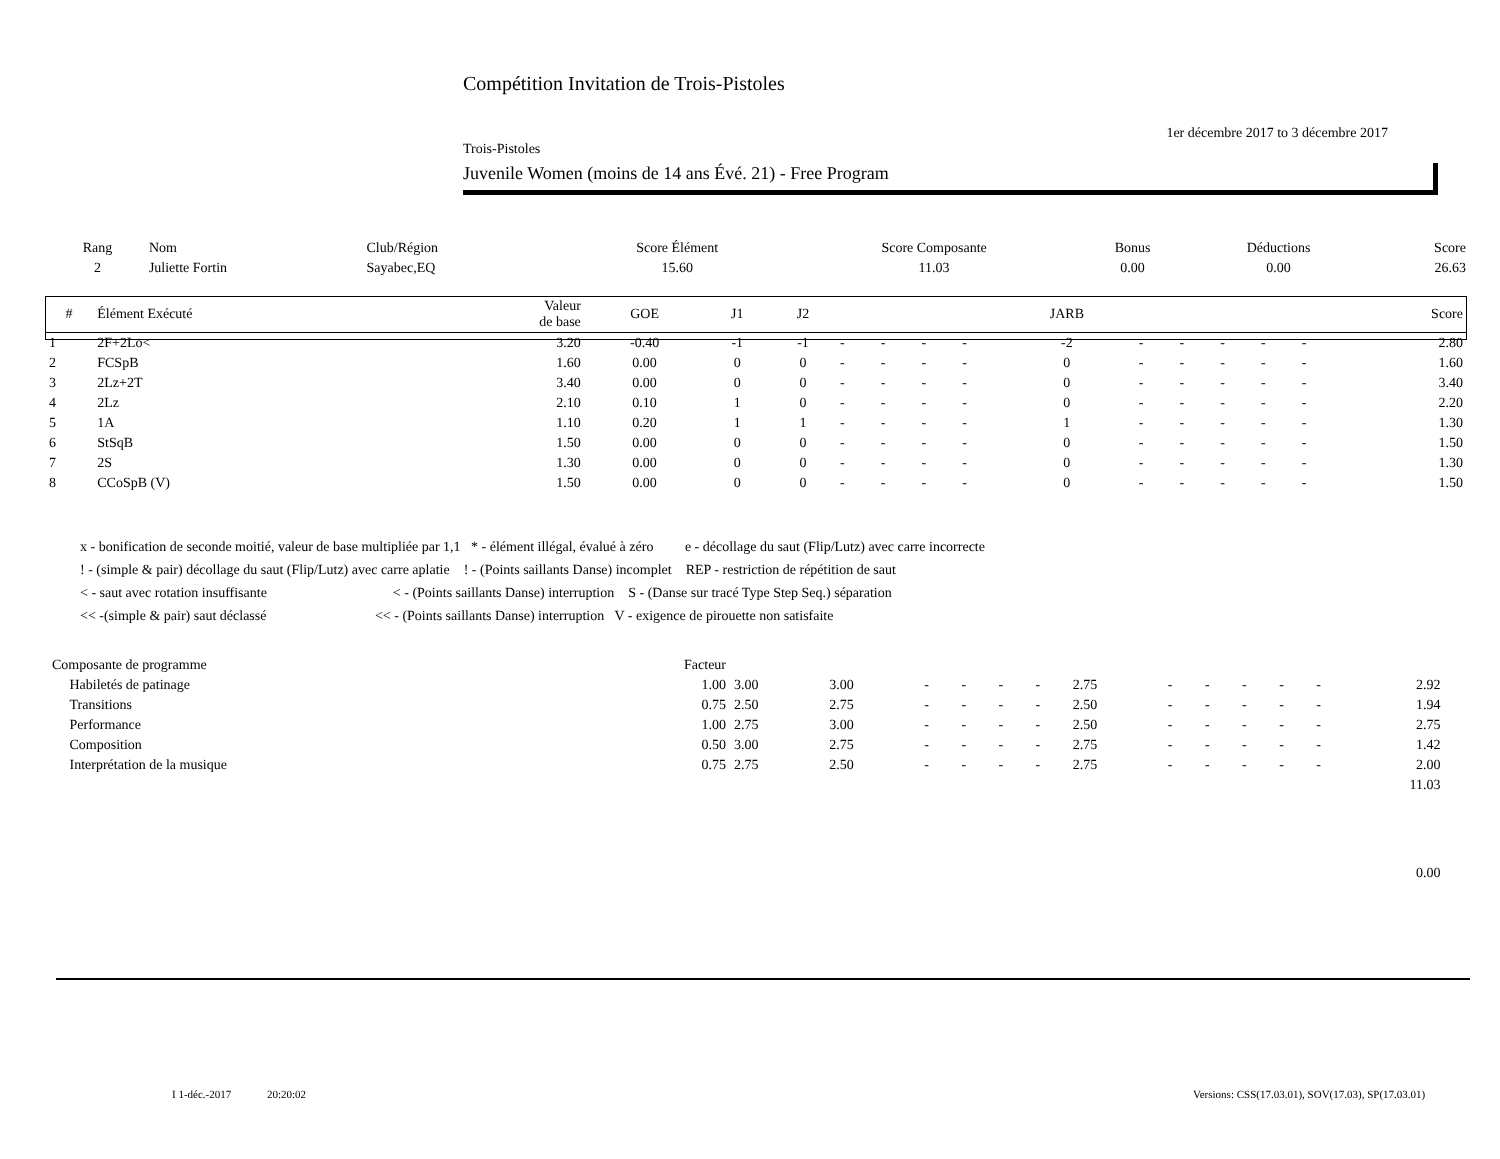Compétition Invitation de Trois-Pistoles
1er décembre 2017 to 3 décembre 2017
Trois-Pistoles
Juvenile Women (moins de 14 ans Évé. 21) - Free Program
| Rang | Nom | Club/Région | Score Élément | Score Composante | Bonus | Déductions | Score |
| --- | --- | --- | --- | --- | --- | --- | --- |
| 2 | Juliette Fortin | Sayabec,EQ | 15.60 | 11.03 | 0.00 | 0.00 | 26.63 |
| # | Élément Exécuté | Valeur de base | GOE | J1 | J2 | | | | | JARB | | | | | | Score |
| --- | --- | --- | --- | --- | --- | --- | --- | --- | --- | --- | --- | --- | --- | --- | --- | --- |
| 1 | 2F+2Lo< | 3.20 | -0.40 | -1 | -1 | - | - | - | - | -2 | - | - | - | - | - | 2.80 |
| 2 | FCSpB | 1.60 | 0.00 | 0 | 0 | - | - | - | - | 0 | - | - | - | - | - | 1.60 |
| 3 | 2Lz+2T | 3.40 | 0.00 | 0 | 0 | - | - | - | - | 0 | - | - | - | - | - | 3.40 |
| 4 | 2Lz | 2.10 | 0.10 | 1 | 0 | - | - | - | - | 0 | - | - | - | - | - | 2.20 |
| 5 | 1A | 1.10 | 0.20 | 1 | 1 | - | - | - | - | 1 | - | - | - | - | - | 1.30 |
| 6 | StSqB | 1.50 | 0.00 | 0 | 0 | - | - | - | - | 0 | - | - | - | - | - | 1.50 |
| 7 | 2S | 1.30 | 0.00 | 0 | 0 | - | - | - | - | 0 | - | - | - | - | - | 1.30 |
| 8 | CCoSpB (V) | 1.50 | 0.00 | 0 | 0 | - | - | - | - | 0 | - | - | - | - | - | 1.50 |
x - bonification de seconde moitié, valeur de base multipliée par 1,1 * - élément illégal, évalué à zéro e - décollage du saut (Flip/Lutz) avec carre incorrecte
! - (simple & pair) décollage du saut (Flip/Lutz) avec carre aplatie ! - (Points saillants Danse) incomplet REP - restriction de répétition de saut
< - saut avec rotation insuffisante < - (Points saillants Danse) interruption S - (Danse sur tracé Type Step Seq.) séparation
<< -(simple & pair) saut déclassé << - (Points saillants Danse) interruption V - exigence de pirouette non satisfaite
| Composante de programme | Facteur | | | | | | | | | | | | | | |
| Habiletés de patinage | 1.00 | 3.00 | 3.00 | - | - | - | - | 2.75 | - | - | - | - | - | 2.92 | |
| Transitions | 0.75 | 2.50 | 2.75 | - | - | - | - | 2.50 | - | - | - | - | - | 1.94 | |
| Performance | 1.00 | 2.75 | 3.00 | - | - | - | - | 2.50 | - | - | - | - | - | 2.75 | |
| Composition | 0.50 | 3.00 | 2.75 | - | - | - | - | 2.75 | - | - | - | - | - | 1.42 | |
| Interprétation de la musique | 0.75 | 2.75 | 2.50 | - | - | - | - | 2.75 | - | - | - | - | - | 2.00 | |
| 11.03 | | | | | | | | | | | | | | | |
| 0.00 | | | | | | | | | | | | | | | |
I 1-déc.-2017 20:20:02
Versions: CSS(17.03.01), SOV(17.03), SP(17.03.01)